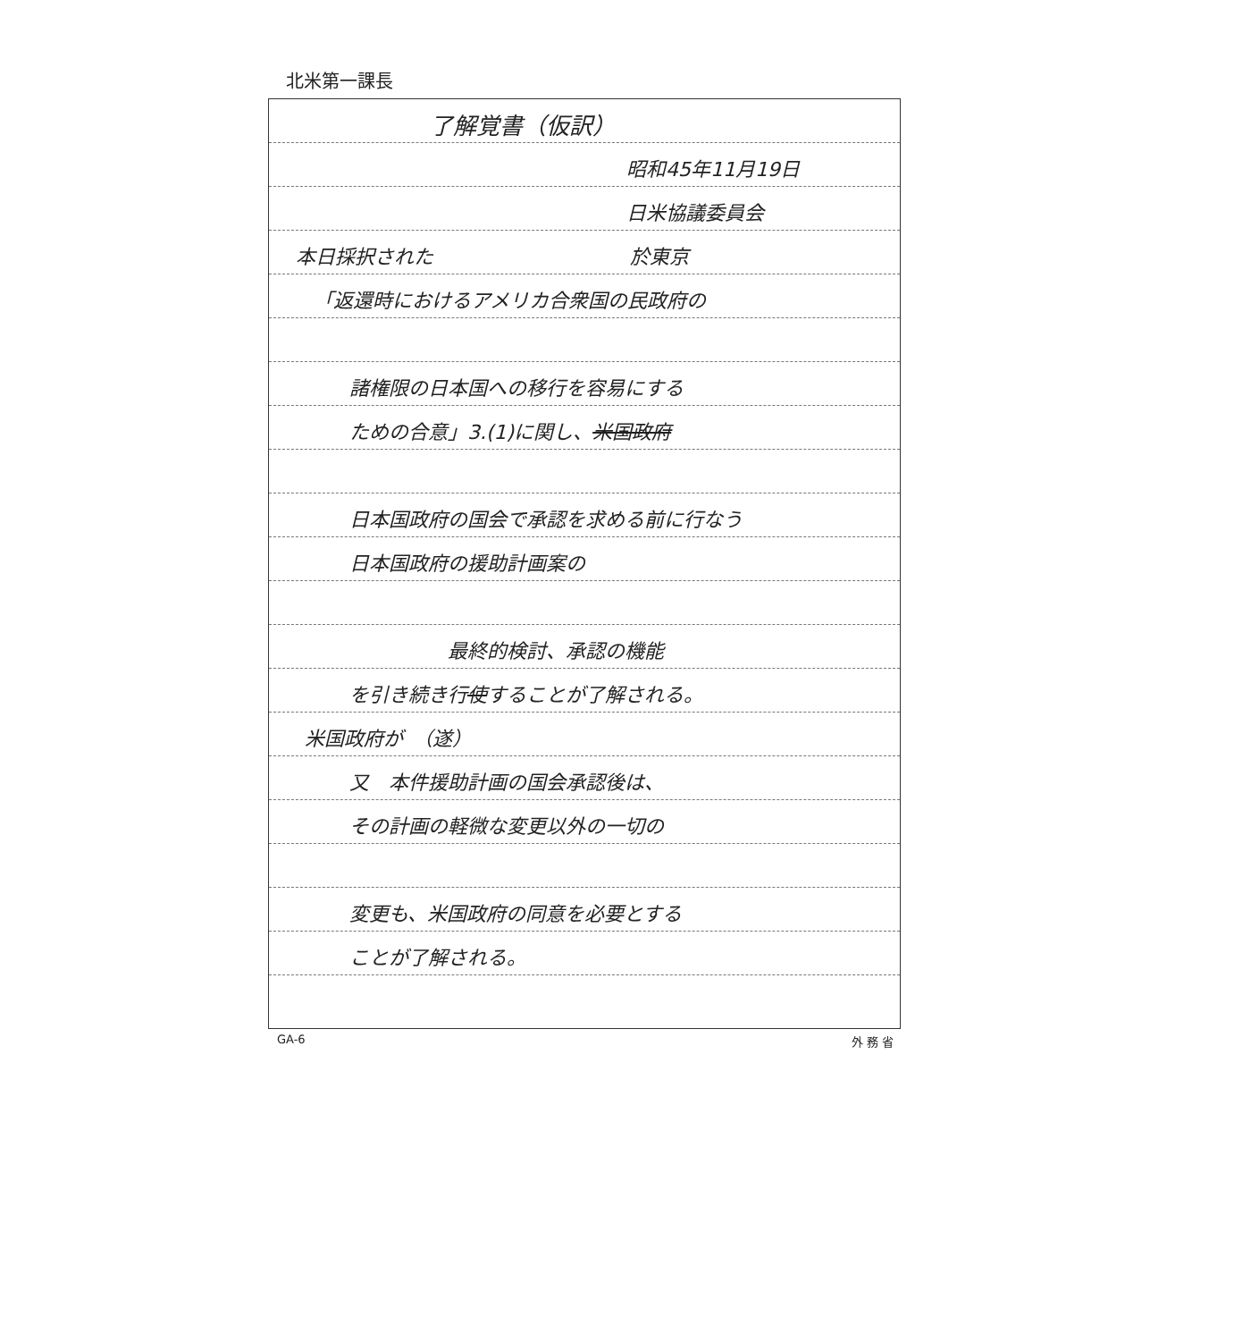北米第一課長
了解覚書（仮訳）
昭和45年11月19日
日米協議委員会
本日採択された　　　　　　　　　　於東京
「返還時におけるアメリカ合衆国の民政府の
諸権限の日本国への移行を容易にする
ための合意」3.(1)に関し、米国政府
日本国政府の国会で承認を求める前に行なう
日本国政府の援助計画案の
最終的検討、承認の機能
を引き続き行使することが了解される。
米国政府が　（遂）
又　本件援助計画の国会承認後は、
その計画の軽微な変更以外の一切の
変更も、米国政府の同意を必要とする
ことが了解される。
GA-6 外 務 省